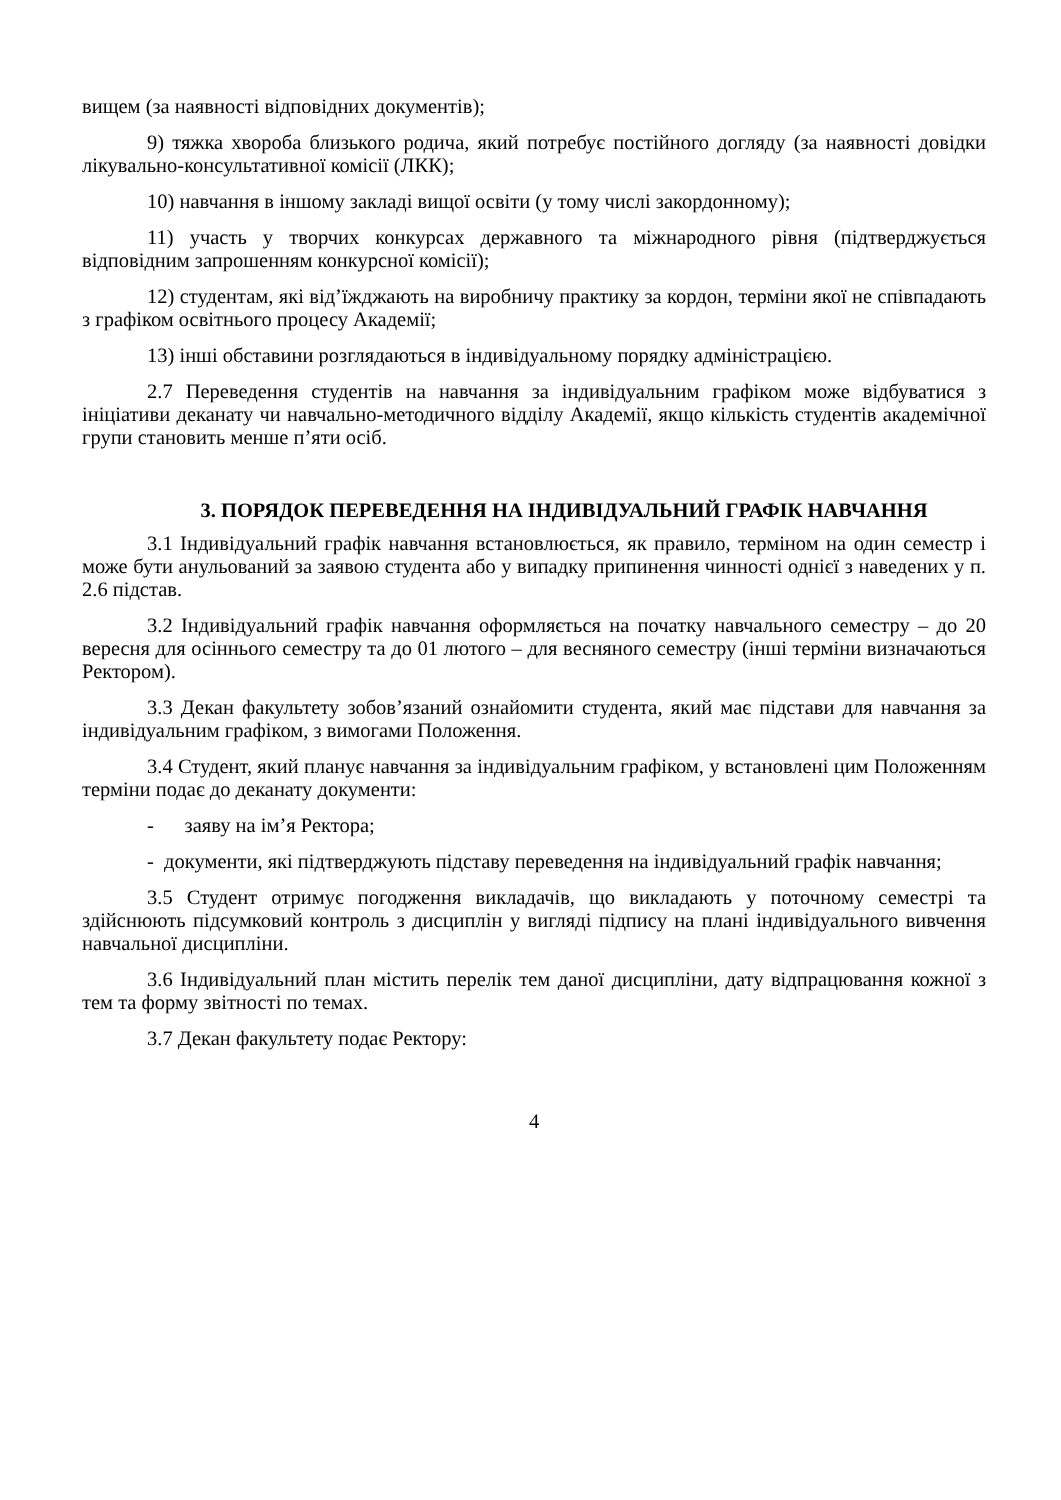вищем (за наявності відповідних документів);
9) тяжка хвороба близького родича, який потребує постійного догляду (за наявності довідки лікувально-консультативної комісії (ЛКК);
10) навчання в іншому закладі вищої освіти (у тому числі закордонному);
11) участь у творчих конкурсах державного та міжнародного рівня (підтверджується відповідним запрошенням конкурсної комісії);
12) студентам, які від’їжджають на виробничу практику за кордон, терміни якої не співпадають з графіком освітнього процесу Академії;
13) інші обставини розглядаються в індивідуальному порядку адміністрацією.
2.7 Переведення студентів на навчання за індивідуальним графіком може відбуватися з ініціативи деканату чи навчально-методичного відділу Академії, якщо кількість студентів академічної групи становить менше п’яти осіб.
3. ПОРЯДОК ПЕРЕВЕДЕННЯ НА ІНДИВІДУАЛЬНИЙ ГРАФІК НАВЧАННЯ
3.1 Індивідуальний графік навчання встановлюється, як правило, терміном на один семестр і може бути анульований за заявою студента або у випадку припинення чинності однієї з наведених у п. 2.6 підстав.
3.2 Індивідуальний графік навчання оформляється на початку навчального семестру – до 20 вересня для осіннього семестру та до 01 лютого – для весняного семестру (інші терміни визначаються Ректором).
3.3 Декан факультету зобов’язаний ознайомити студента, який має підстави для навчання за індивідуальним графіком, з вимогами Положення.
3.4 Студент, який планує навчання за індивідуальним графіком, у встановлені цим Положенням терміни подає до деканату документи:
- заяву на ім’я Ректора;
- документи, які підтверджують підставу переведення на індивідуальний графік навчання;
3.5 Студент отримує погодження викладачів, що викладають у поточному семестрі та здійснюють підсумковий контроль з дисциплін у вигляді підпису на плані індивідуального вивчення навчальної дисципліни.
3.6 Індивідуальний план містить перелік тем даної дисципліни, дату відпрацювання кожної з тем та форму звітності по темах.
3.7 Декан факультету подає Ректору:
4